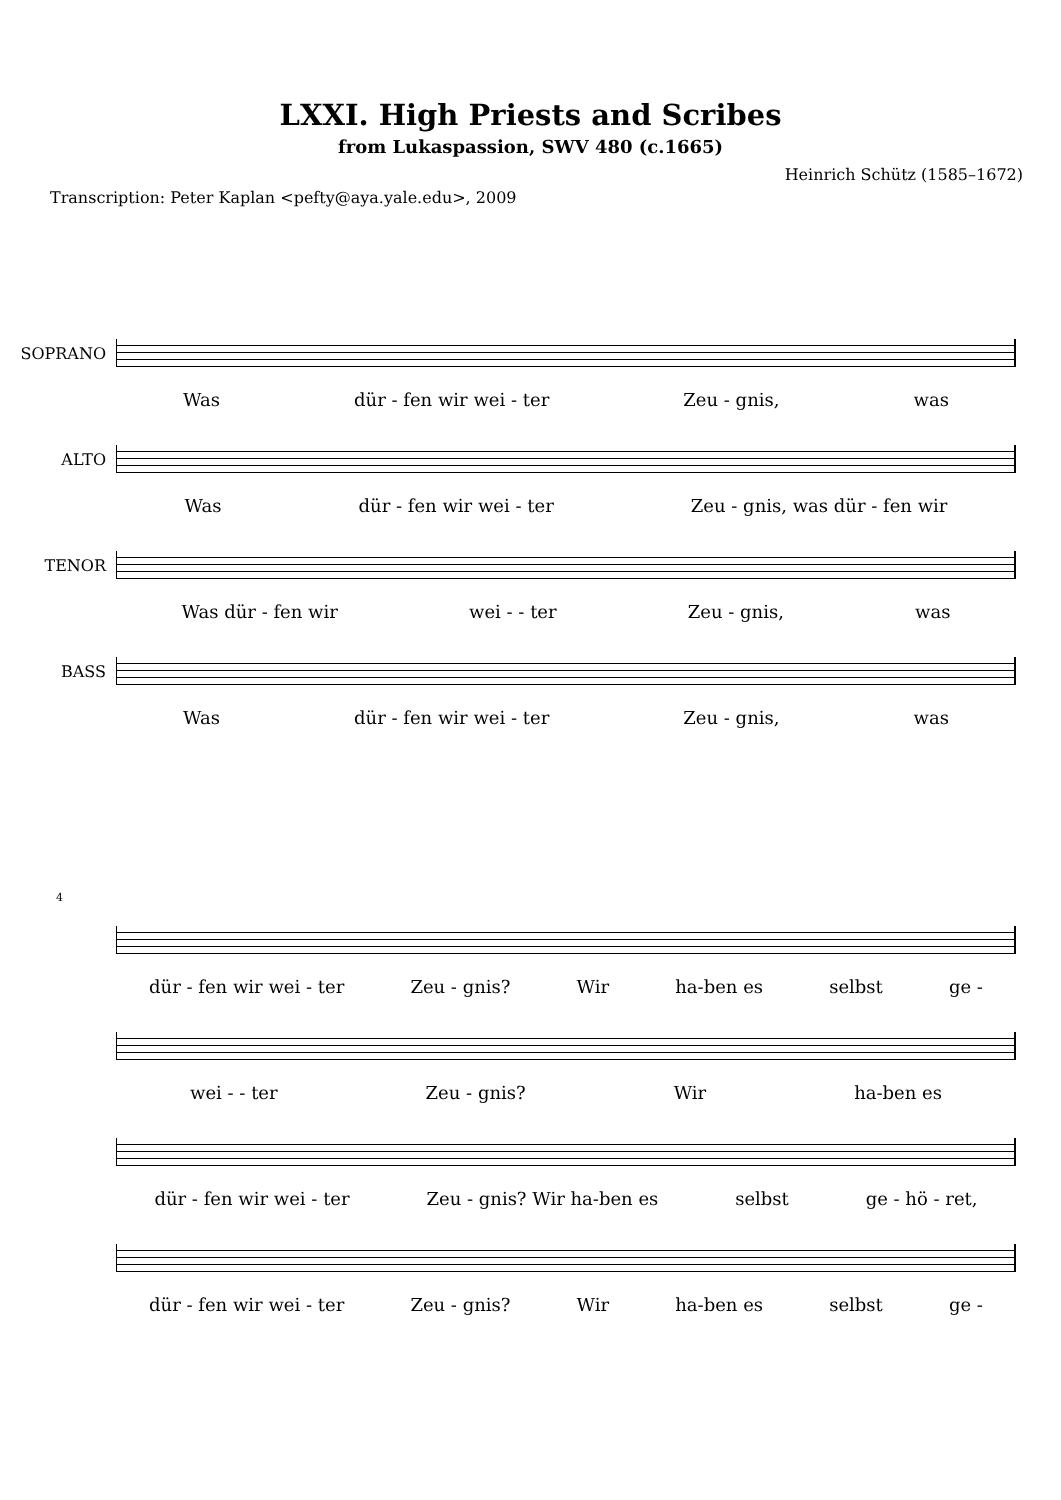LXXI. High Priests and Scribes
from Lukaspassion, SWV 480 (c.1665)
Heinrich Schütz (1585–1672)
Transcription: Peter Kaplan <pefty@aya.yale.edu>, 2009
SOPRANO
Was dür - fen wir wei - ter Zeu - gnis, was
ALTO
Was dür - fen wir wei - ter Zeu - gnis, was dür - fen wir
TENOR
Was dür - fen wir wei - - ter Zeu - gnis, was
BASS
Was dür - fen wir wei - ter Zeu - gnis, was
4
dür - fen wir wei - ter Zeu - gnis? Wir ha-ben es selbst ge -
wei - - ter Zeu - gnis? Wir ha-ben es
dür - fen wir wei - ter Zeu - gnis? Wir ha-ben es selbst ge - hö - ret,
dür - fen wir wei - ter Zeu - gnis? Wir ha-ben es selbst ge -